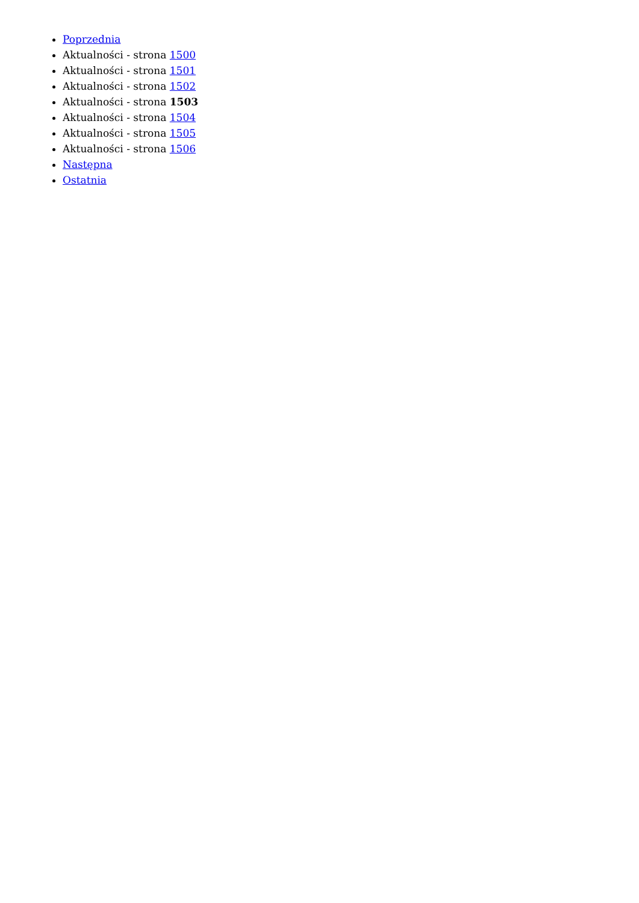Poprzednia
Aktualności - strona 1500
Aktualności - strona 1501
Aktualności - strona 1502
Aktualności - strona 1503
Aktualności - strona 1504
Aktualności - strona 1505
Aktualności - strona 1506
Następna
Ostatnia